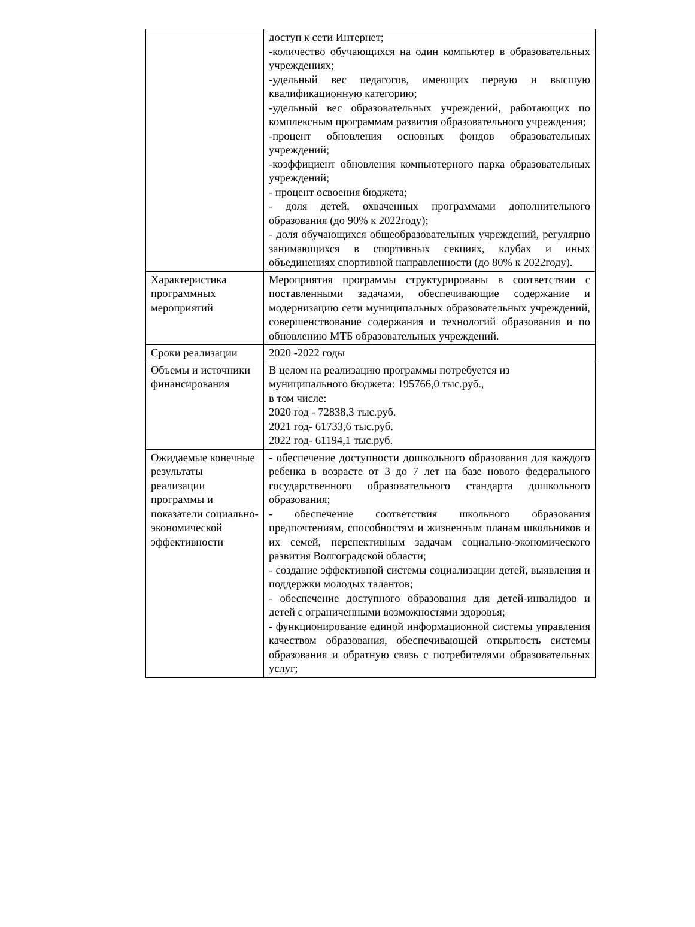| | доступ к сети Интернет; -количество обучающихся на один компьютер в образовательных учреждениях; -удельный вес педагогов, имеющих первую и высшую квалификационную категорию; -удельный вес образовательных учреждений, работающих по комплексным программам развития образовательного учреждения; -процент обновления основных фондов образовательных учреждений; -коэффициент обновления компьютерного парка образовательных учреждений; - процент освоения бюджета; - доля детей, охваченных программами дополнительного образования (до 90% к 2022году); - доля обучающихся общеобразовательных учреждений, регулярно занимающихся в спортивных секциях, клубах и иных объединениях спортивной направленности (до 80% к 2022году). |
| Характеристика программных мероприятий | Мероприятия программы структурированы в соответствии с поставленными задачами, обеспечивающие содержание и модернизацию сети муниципальных образовательных учреждений, совершенствование содержания и технологий образования и по обновлению МТБ образовательных учреждений. |
| Сроки реализации | 2020 -2022 годы |
| Объемы и источники финансирования | В целом на реализацию программы потребуется из муниципального бюджета: 195766,0 тыс.руб., в том числе: 2020 год - 72838,3 тыс.руб. 2021 год- 61733,6 тыс.руб. 2022 год- 61194,1 тыс.руб. |
| Ожидаемые конечные результаты реализации программы и показатели социально-экономической эффективности | - обеспечение доступности дошкольного образования для каждого ребенка в возрасте от 3 до 7 лет на базе нового федерального государственного образовательного стандарта дошкольного образования; - обеспечение соответствия школьного образования предпочтениям, способностям и жизненным планам школьников и их семей, перспективным задачам социально-экономического развития Волгоградской области; - создание эффективной системы социализации детей, выявления и поддержки молодых талантов; - обеспечение доступного образования для детей-инвалидов и детей с ограниченными возможностями здоровья; - функционирование единой информационной системы управления качеством образования, обеспечивающей открытость системы образования и обратную связь с потребителями образовательных услуг; |